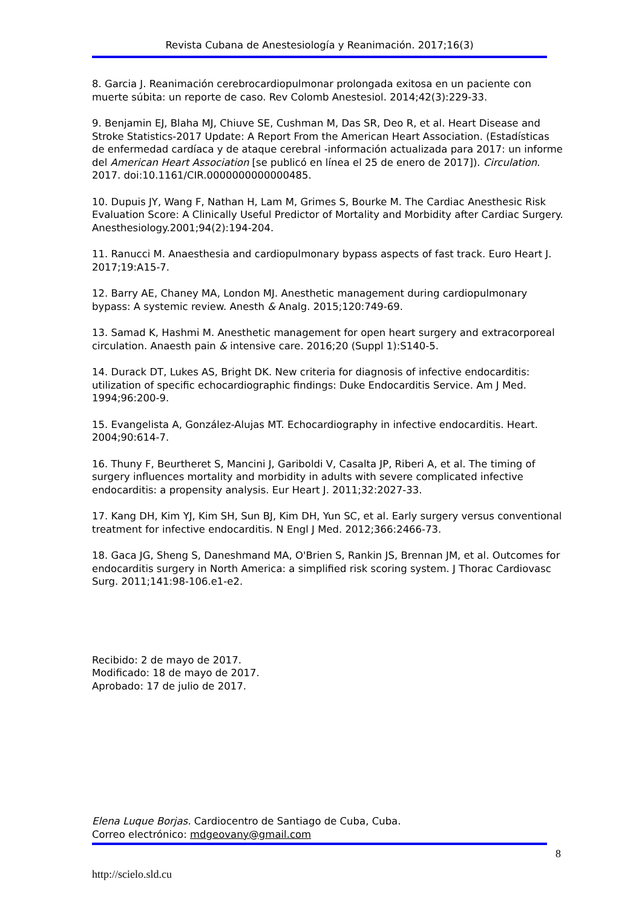Revista Cubana de Anestesiología y Reanimación. 2017;16(3)
8. Garcia J. Reanimación cerebrocardiopulmonar prolongada exitosa en un paciente con muerte súbita: un reporte de caso. Rev Colomb Anestesiol. 2014;42(3):229-33.
9. Benjamin EJ, Blaha MJ, Chiuve SE, Cushman M, Das SR, Deo R, et al. Heart Disease and Stroke Statistics-2017 Update: A Report From the American Heart Association. (Estadísticas de enfermedad cardíaca y de ataque cerebral -información actualizada para 2017: un informe del American Heart Association [se publicó en línea el 25 de enero de 2017]). Circulation. 2017. doi:10.1161/CIR.0000000000000485.
10. Dupuis JY, Wang F, Nathan H, Lam M, Grimes S, Bourke M. The Cardiac Anesthesic Risk Evaluation Score: A Clinically Useful Predictor of Mortality and Morbidity after Cardiac Surgery. Anesthesiology.2001;94(2):194-204.
11. Ranucci M. Anaesthesia and cardiopulmonary bypass aspects of fast track. Euro Heart J. 2017;19:A15-7.
12. Barry AE, Chaney MA, London MJ. Anesthetic management during cardiopulmonary bypass: A systemic review. Anesth & Analg. 2015;120:749-69.
13. Samad K, Hashmi M. Anesthetic management for open heart surgery and extracorporeal circulation. Anaesth pain & intensive care. 2016;20 (Suppl 1):S140-5.
14. Durack DT, Lukes AS, Bright DK. New criteria for diagnosis of infective endocarditis: utilization of specific echocardiographic findings: Duke Endocarditis Service. Am J Med. 1994;96:200-9.
15. Evangelista A, González-Alujas MT. Echocardiography in infective endocarditis. Heart. 2004;90:614-7.
16. Thuny F, Beurtheret S, Mancini J, Gariboldi V, Casalta JP, Riberi A, et al. The timing of surgery influences mortality and morbidity in adults with severe complicated infective endocarditis: a propensity analysis. Eur Heart J. 2011;32:2027-33.
17. Kang DH, Kim YJ, Kim SH, Sun BJ, Kim DH, Yun SC, et al. Early surgery versus conventional treatment for infective endocarditis. N Engl J Med. 2012;366:2466-73.
18. Gaca JG, Sheng S, Daneshmand MA, O'Brien S, Rankin JS, Brennan JM, et al. Outcomes for endocarditis surgery in North America: a simplified risk scoring system. J Thorac Cardiovasc Surg. 2011;141:98-106.e1-e2.
Recibido: 2 de mayo de 2017.
Modificado: 18 de mayo de 2017.
Aprobado: 17 de julio de 2017.
Elena Luque Borjas. Cardiocentro de Santiago de Cuba, Cuba.
Correo electrónico: mdgeovany@gmail.com
8
http://scielo.sld.cu